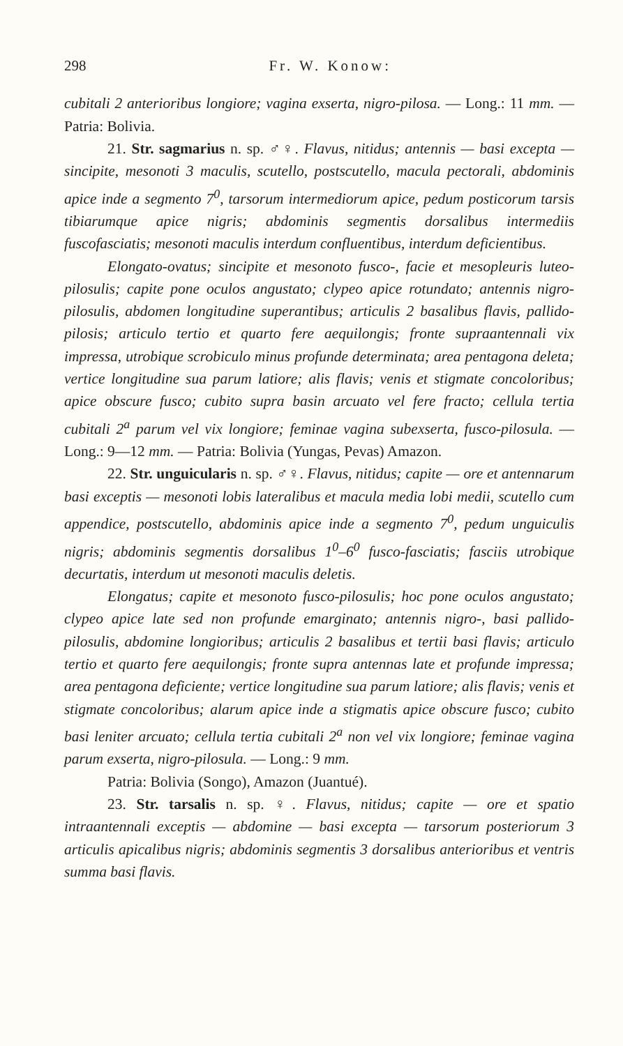298 Fr. W. Konow:
cubitali 2 anterioribus longiore; vagina exserta, nigro-pilosa. — Long.: 11 mm. — Patria: Bolivia.
21. Str. sagmarius n. sp. ♂♀. Flavus, nitidus; antennis — basi excepta — sincipite, mesonoti 3 maculis, scutello, postscutello, macula pectorali, abdominis apice inde a segmento 7<sup>0</sup>, tarsorum intermediorum apice, pedum posticorum tarsis tibiarumque apice nigris; abdominis segmentis dorsalibus intermediis fuscofasciatis; mesonoti maculis interdum confluentibus, interdum deficientibus.
Elongato-ovatus; sincipite et mesonoto fusco-, facie et mesopleuris luteo-pilosulis; capite pone oculos angustato; clypeo apice rotundato; antennis nigro-pilosulis, abdomen longitudine superantibus; articulis 2 basalibus flavis, pallido-pilosis; articulo tertio et quarto fere aequilongis; fronte supraantennali vix impressa, utrobique scrobiculo minus profunde determinata; area pentagona deleta; vertice longitudine sua parum latiore; alis flavis; venis et stigmate concoloribus; apice obscure fusco; cubito supra basin arcuato vel fere fracto; cellula tertia cubitali 2<sup>a</sup> parum vel vix longiore; feminae vagina subexserta, fusco-pilosula. — Long.: 9—12 mm. — Patria: Bolivia (Yungas, Pevas) Amazon.
22. Str. unguicularis n. sp. ♂♀. Flavus, nitidus; capite — ore et antennarum basi exceptis — mesonoti lobis lateralibus et macula media lobi medii, scutello cum appendice, postscutello, abdominis apice inde a segmento 7<sup>0</sup>, pedum unguiculis nigris; abdominis segmentis dorsalibus 1<sup>0</sup>–6<sup>0</sup> fusco-fasciatis; fasciis utrobique decurtatis, interdum ut mesonoti maculis deletis.
Elongatus; capite et mesonoto fusco-pilosulis; hoc pone oculos angustato; clypeo apice late sed non profunde emarginato; antennis nigro-, basi pallido-pilosulis, abdomine longioribus; articulis 2 basalibus et tertii basi flavis; articulo tertio et quarto fere aequilongis; fronte supra antennas late et profunde impressa; area pentagona deficiente; vertice longitudine sua parum latiore; alis flavis; venis et stigmate concoloribus; alarum apice inde a stigmatis apice obscure fusco; cubito basi leniter arcuato; cellula tertia cubitali 2<sup>a</sup> non vel vix longiore; feminae vagina parum exserta, nigro-pilosula. — Long.: 9 mm.
Patria: Bolivia (Songo), Amazon (Juantué).
23. Str. tarsalis n. sp. ♀. Flavus, nitidus; capite — ore et spatio intraantennali exceptis — abdomine — basi excepta — tarsorum posteriorum 3 articulis apicalibus nigris; abdominis segmentis 3 dorsalibus anterioribus et ventris summa basi flavis.